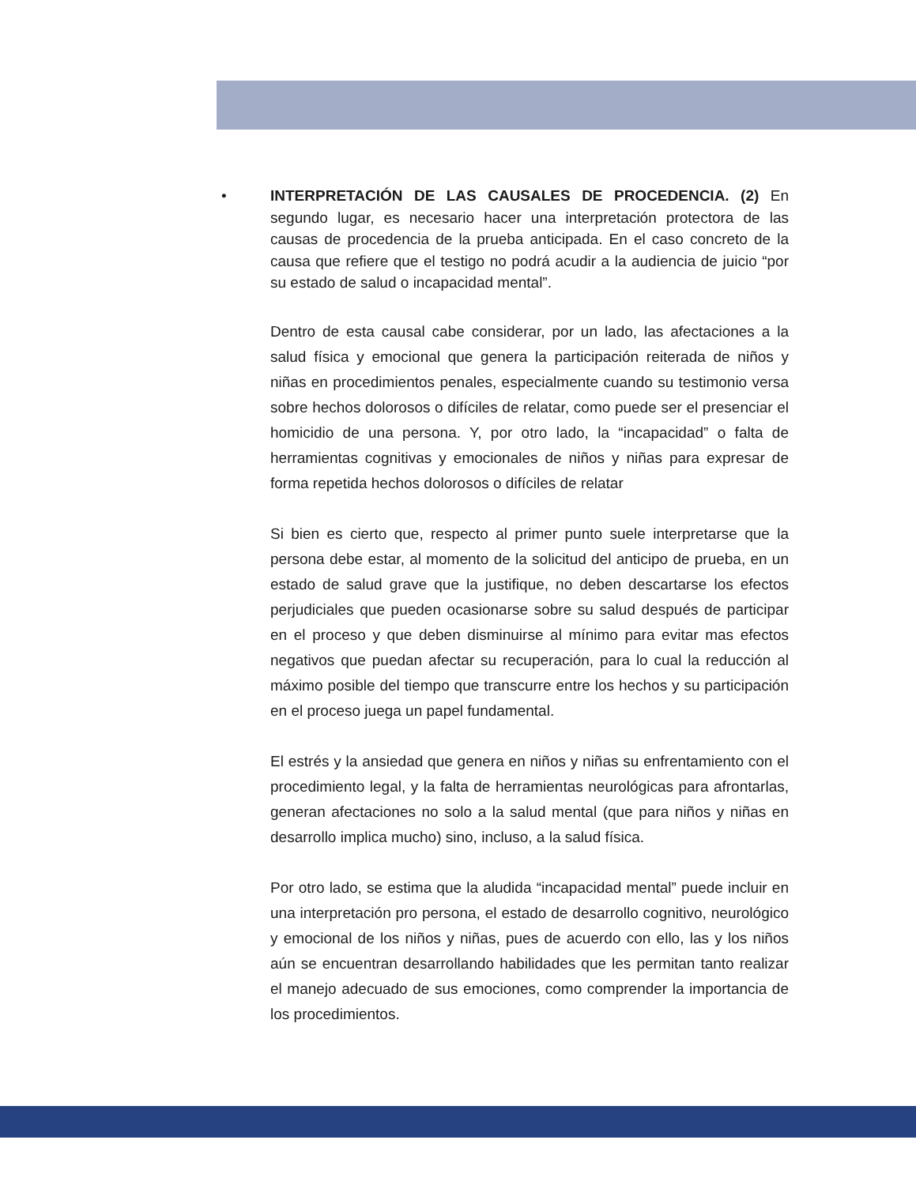• INTERPRETACIÓN DE LAS CAUSALES DE PROCEDENCIA. (2) En segundo lugar, es necesario hacer una interpretación protectora de las causas de procedencia de la prueba anticipada. En el caso concreto de la causa que refiere que el testigo no podrá acudir a la audiencia de juicio “por su estado de salud o incapacidad mental”.
Dentro de esta causal cabe considerar, por un lado, las afectaciones a la salud física y emocional que genera la participación reiterada de niños y niñas en procedimientos penales, especialmente cuando su testimonio versa sobre hechos dolorosos o difíciles de relatar, como puede ser el presenciar el homicidio de una persona. Y, por otro lado, la “incapacidad” o falta de herramientas cognitivas y emocionales de niños y niñas para expresar de forma repetida hechos dolorosos o difíciles de relatar
Si bien es cierto que, respecto al primer punto suele interpretarse que la persona debe estar, al momento de la solicitud del anticipo de prueba, en un estado de salud grave que la justifique, no deben descartarse los efectos perjudiciales que pueden ocasionarse sobre su salud después de participar en el proceso y que deben disminuirse al mínimo para evitar mas efectos negativos que puedan afectar su recuperación, para lo cual la reducción al máximo posible del tiempo que transcurre entre los hechos y su participación en el proceso juega un papel fundamental.
El estrés y la ansiedad que genera en niños y niñas su enfrentamiento con el procedimiento legal, y la falta de herramientas neurológicas para afrontarlas, generan afectaciones no solo a la salud mental (que para niños y niñas en desarrollo implica mucho) sino, incluso, a la salud física.
Por otro lado, se estima que la aludida “incapacidad mental” puede incluir en una interpretación pro persona, el estado de desarrollo cognitivo, neurológico y emocional de los niños y niñas, pues de acuerdo con ello, las y los niños aún se encuentran desarrollando habilidades que les permitan tanto realizar el manejo adecuado de sus emociones, como comprender la importancia de los procedimientos.